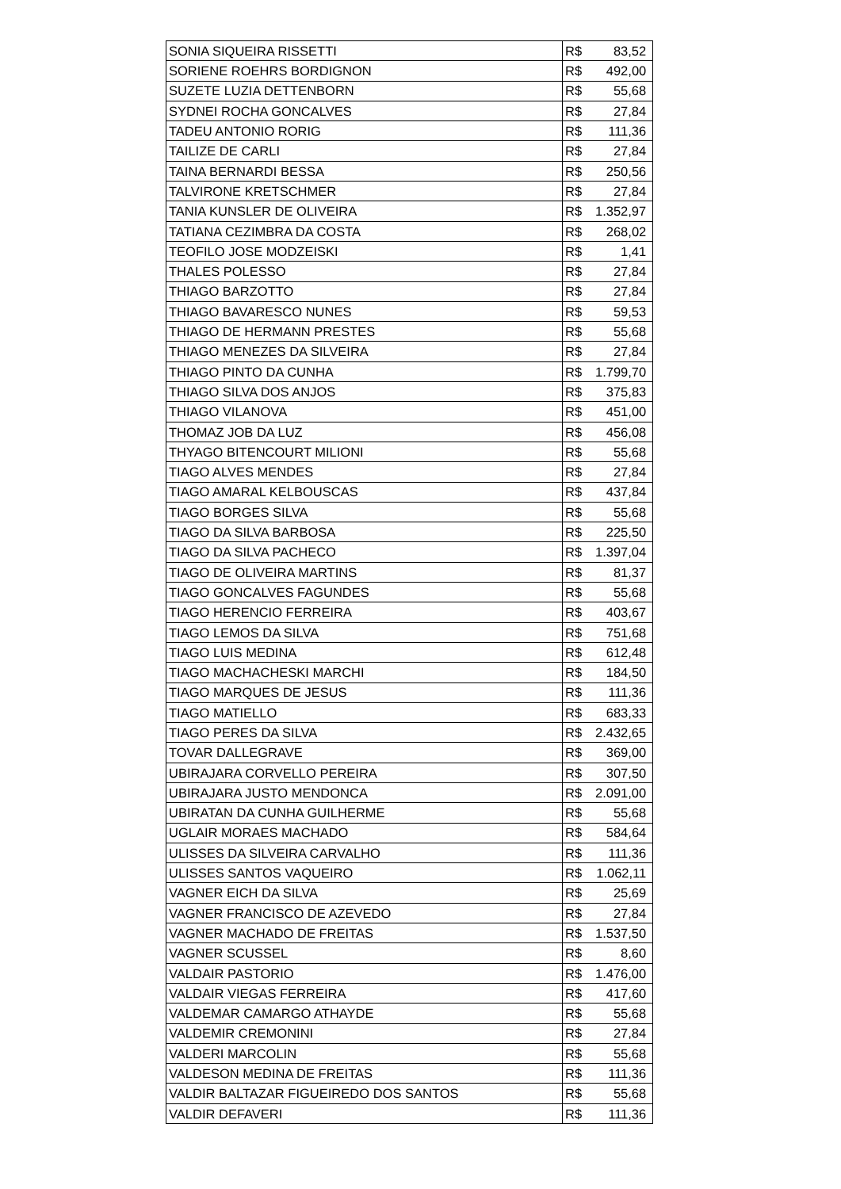| SONIA SIQUEIRA RISSETTI | R$ | 83,52 |
| SORIENE ROEHRS BORDIGNON | R$ | 492,00 |
| SUZETE LUZIA DETTENBORN | R$ | 55,68 |
| SYDNEI ROCHA GONCALVES | R$ | 27,84 |
| TADEU ANTONIO RORIG | R$ | 111,36 |
| TAILIZE DE CARLI | R$ | 27,84 |
| TAINA BERNARDI BESSA | R$ | 250,56 |
| TALVIRONE KRETSCHMER | R$ | 27,84 |
| TANIA KUNSLER DE OLIVEIRA | R$ | 1.352,97 |
| TATIANA CEZIMBRA DA COSTA | R$ | 268,02 |
| TEOFILO JOSE MODZEISKI | R$ | 1,41 |
| THALES POLESSO | R$ | 27,84 |
| THIAGO BARZOTTO | R$ | 27,84 |
| THIAGO BAVARESCO NUNES | R$ | 59,53 |
| THIAGO DE HERMANN PRESTES | R$ | 55,68 |
| THIAGO MENEZES DA SILVEIRA | R$ | 27,84 |
| THIAGO PINTO DA CUNHA | R$ | 1.799,70 |
| THIAGO SILVA DOS ANJOS | R$ | 375,83 |
| THIAGO VILANOVA | R$ | 451,00 |
| THOMAZ JOB DA LUZ | R$ | 456,08 |
| THYAGO BITENCOURT MILIONI | R$ | 55,68 |
| TIAGO ALVES MENDES | R$ | 27,84 |
| TIAGO AMARAL KELBOUSCAS | R$ | 437,84 |
| TIAGO BORGES SILVA | R$ | 55,68 |
| TIAGO DA SILVA BARBOSA | R$ | 225,50 |
| TIAGO DA SILVA PACHECO | R$ | 1.397,04 |
| TIAGO DE OLIVEIRA MARTINS | R$ | 81,37 |
| TIAGO GONCALVES FAGUNDES | R$ | 55,68 |
| TIAGO HERENCIO FERREIRA | R$ | 403,67 |
| TIAGO LEMOS DA SILVA | R$ | 751,68 |
| TIAGO LUIS MEDINA | R$ | 612,48 |
| TIAGO MACHACHESKI MARCHI | R$ | 184,50 |
| TIAGO MARQUES DE JESUS | R$ | 111,36 |
| TIAGO MATIELLO | R$ | 683,33 |
| TIAGO PERES DA SILVA | R$ | 2.432,65 |
| TOVAR DALLEGRAVE | R$ | 369,00 |
| UBIRAJARA CORVELLO PEREIRA | R$ | 307,50 |
| UBIRAJARA JUSTO MENDONCA | R$ | 2.091,00 |
| UBIRATAN DA CUNHA GUILHERME | R$ | 55,68 |
| UGLAIR MORAES MACHADO | R$ | 584,64 |
| ULISSES DA SILVEIRA CARVALHO | R$ | 111,36 |
| ULISSES SANTOS VAQUEIRO | R$ | 1.062,11 |
| VAGNER EICH DA SILVA | R$ | 25,69 |
| VAGNER FRANCISCO DE AZEVEDO | R$ | 27,84 |
| VAGNER MACHADO DE FREITAS | R$ | 1.537,50 |
| VAGNER SCUSSEL | R$ | 8,60 |
| VALDAIR PASTORIO | R$ | 1.476,00 |
| VALDAIR VIEGAS FERREIRA | R$ | 417,60 |
| VALDEMAR CAMARGO ATHAYDE | R$ | 55,68 |
| VALDEMIR CREMONINI | R$ | 27,84 |
| VALDERI MARCOLIN | R$ | 55,68 |
| VALDESON MEDINA DE FREITAS | R$ | 111,36 |
| VALDIR BALTAZAR FIGUEIREDO DOS SANTOS | R$ | 55,68 |
| VALDIR DEFAVERI | R$ | 111,36 |